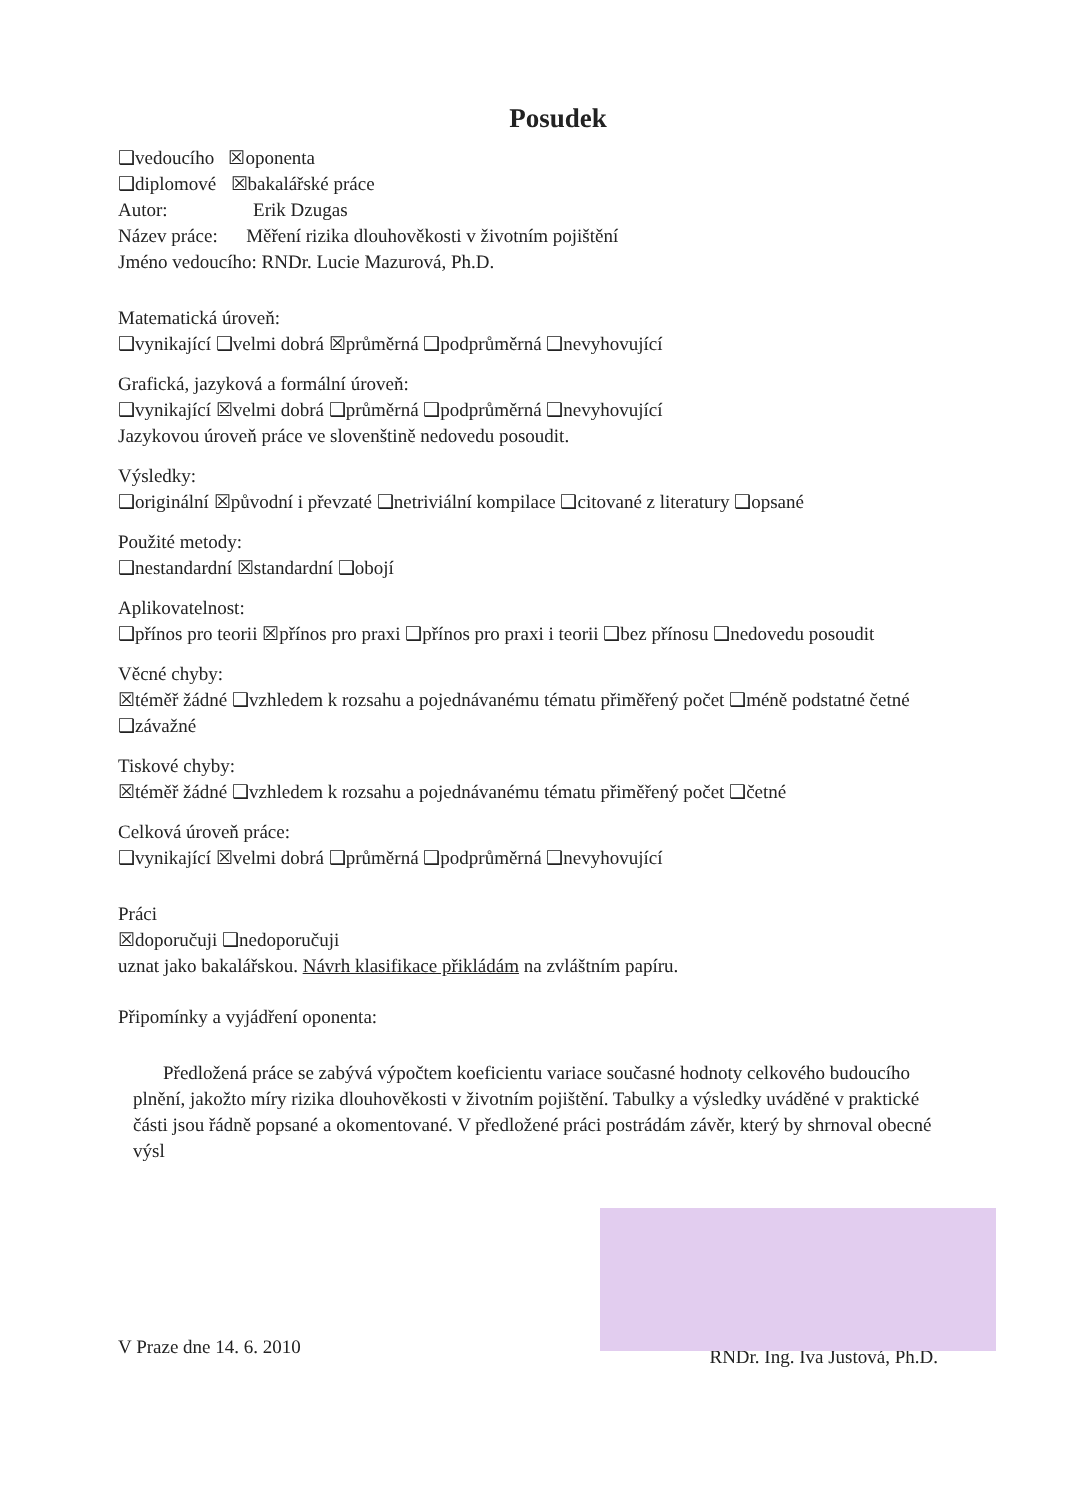Posudek
❑vedoucího ☒oponenta
❑diplomové ☒bakalářské práce
Autor: Erik Dzugas
Název práce: Měření rizika dlouhověkosti v životním pojištění
Jméno vedoucího: RNDr. Lucie Mazurová, Ph.D.
Matematická úroveň:
❑vynikající ❑velmi dobrá ☒průměrná ❑podprůměrná ❑nevyhovující
Grafická, jazyková a formální úroveň:
❑vynikající ☒velmi dobrá ❑průměrná ❑podprůměrná ❑nevyhovující
Jazykovou úroveň práce ve slovenštině nedovedu posoudit.
Výsledky:
❑originální ☒původní i převzaté ❑netriviální kompilace ❑citované z literatury ❑opsané
Použité metody:
❑nestandardní ☒standardní ❑obojí
Aplikovatelnost:
❑přínos pro teorii ☒přínos pro praxi ❑přínos pro praxi i teorii ❑bez přínosu ❑nedovedu posoudit
Věcné chyby:
☒téměř žádné ❑vzhledem k rozsahu a pojednávanému tématu přiměřený počet ❑méně podstatné četné ❑závažné
Tiskové chyby:
☒téměř žádné ❑vzhledem k rozsahu a pojednávanému tématu přiměřený počet ❑četné
Celková úroveň práce:
❑vynikající ☒velmi dobrá ❑průměrná ❑podprůměrná ❑nevyhovující
Práci
☒doporučuji ❑nedoporučuji
uznat jako bakalářskou. Návrh klasifikace přikládám na zvláštním papíru.
Připomínky a vyjádření oponenta:
Předložená práce se zabývá výpočtem koeficientu variace současné hodnoty celkového budoucího plnění, jakožto míry rizika dlouhověkosti v životním pojištění. Tabulky a výsledky uváděné v praktické části jsou řádně popsané a okomentované. V předložené práci postrádám závěr, který by shrnoval obecné výsl
V Praze dne 14. 6. 2010 RNDr. Ing. Iva Justová, Ph.D.